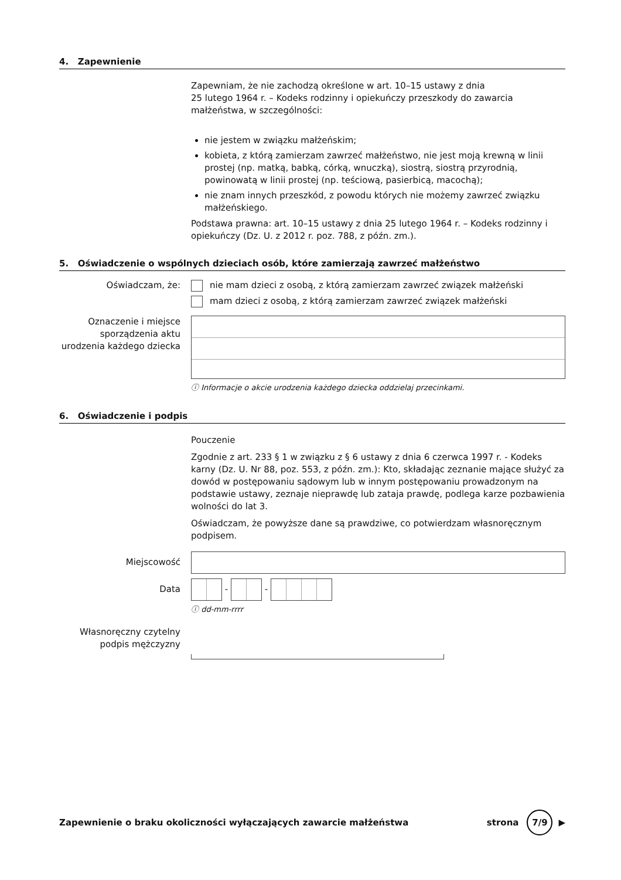4. Zapewnienie
Zapewniam, że nie zachodzą określone w art. 10–15 ustawy z dnia
25 lutego 1964 r. – Kodeks rodzinny i opiekuńczy przeszkody do zawarcia małżeństwa, w szczególności:
nie jestem w związku małżeńskim;
kobieta, z którą zamierzam zawrzeć małżeństwo, nie jest moją krewną w linii prostej (np. matką, babką, córką, wnuczką), siostrą, siostrą przyrodnią, powinowatą w linii prostej (np. teściową, pasierbicą, macochą);
nie znam innych przeszkód, z powodu których nie możemy zawrzeć związku małżeńskiego.
Podstawa prawna: art. 10–15 ustawy z dnia 25 lutego 1964 r. – Kodeks rodzinny i opiekuńczy (Dz. U. z 2012 r. poz. 788, z późn. zm.).
5. Oświadczenie o wspólnych dzieciach osób, które zamierzają zawrzeć małżeństwo
Oświadczam, że: nie mam dzieci z osobą, z którą zamierzam zawrzeć związek małżeński
mam dzieci z osobą, z którą zamierzam zawrzeć związek małżeński
Oznaczenie i miejsce sporządzenia aktu urodzenia każdego dziecka
ⓘ Informacje o akcie urodzenia każdego dziecka oddzielaj przecinkami.
6. Oświadczenie i podpis
Pouczenie
Zgodnie z art. 233 § 1 w związku z § 6 ustawy z dnia 6 czerwca 1997 r. - Kodeks karny (Dz. U. Nr 88, poz. 553, z późn. zm.): Kto, składając zeznanie mające służyć za dowód w postępowaniu sądowym lub w innym postępowaniu prowadzonym na podstawie ustawy, zeznaje nieprawdę lub zataja prawdę, podlega karze pozbawienia wolności do lat 3.
Oświadczam, że powyższe dane są prawdziwe, co potwierdzam własnoręcznym podpisem.
Miejscowość
Data
- -
ⓘ dd-mm-rrrr
Własnoręczny czytelny podpis mężczyzny
Zapewnienie o braku okoliczności wyłączających zawarcie małżeństwa
strona
7/9
▶